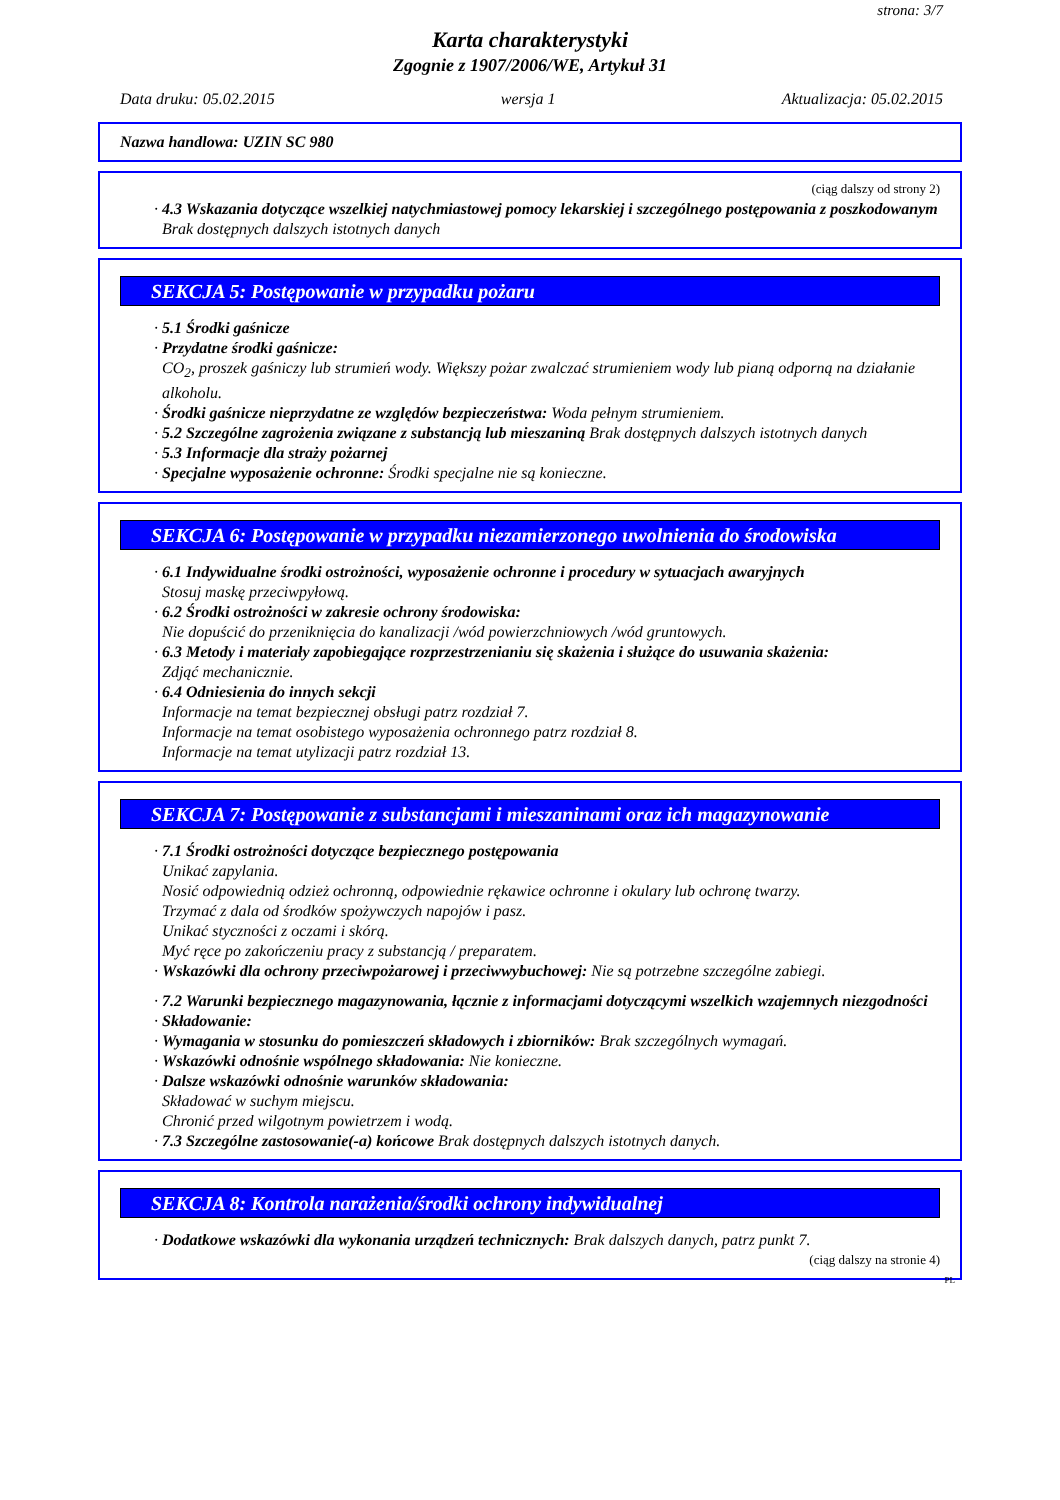strona: 3/7
Karta charakterystyki
Zgognie z 1907/2006/WE, Artykuł 31
Data druku: 05.02.2015 wersja 1 Aktualizacja: 05.02.2015
Nazwa handlowa: UZIN SC 980
(ciąg dalszy od strony 2)
· 4.3 Wskazania dotyczące wszelkiej natychmiastowej pomocy lekarskiej i szczególnego postępowania z poszkodowanym
Brak dostępnych dalszych istotnych danych
SEKCJA 5: Postępowanie w przypadku pożaru
· 5.1 Środki gaśnicze
· Przydatne środki gaśnicze:
CO<sub>2</sub>, proszek gaśniczy lub strumień wody. Większy pożar zwalczać strumieniem wody lub pianą odporną na działanie alkoholu.
· Środki gaśnicze nieprzydatne ze względów bezpieczeństwa: Woda pełnym strumieniem.
· 5.2 Szczególne zagrożenia związane z substancją lub mieszaniną Brak dostępnych dalszych istotnych danych
· 5.3 Informacje dla straży pożarnej
· Specjalne wyposażenie ochronne: Środki specjalne nie są konieczne.
SEKCJA 6: Postępowanie w przypadku niezamierzonego uwolnienia do środowiska
· 6.1 Indywidualne środki ostrożności, wyposażenie ochronne i procedury w sytuacjach awaryjnych
Stosuj maskę przeciwpyłową.
· 6.2 Środki ostrożności w zakresie ochrony środowiska:
Nie dopuścić do przeniknięcia do kanalizacji /wód powierzchniowych /wód gruntowych.
· 6.3 Metody i materiały zapobiegające rozprzestrzenianiu się skażenia i służące do usuwania skażenia:
Zdjąć mechanicznie.
· 6.4 Odniesienia do innych sekcji
Informacje na temat bezpiecznej obsługi patrz rozdział 7.
Informacje na temat osobistego wyposażenia ochronnego patrz rozdział 8.
Informacje na temat utylizacji patrz rozdział 13.
SEKCJA 7: Postępowanie z substancjami i mieszaninami oraz ich magazynowanie
· 7.1 Środki ostrożności dotyczące bezpiecznego postępowania
Unikać zapylania.
Nosić odpowiednią odzież ochronną, odpowiednie rękawice ochronne i okulary lub ochronę twarzy.
Trzymać z dala od środków spożywczych napojów i pasz.
Unikać styczności z oczami i skórą.
Myć ręce po zakończeniu pracy z substancją / preparatem.
· Wskazówki dla ochrony przeciwpożarowej i przeciwwybuchowej: Nie są potrzebne szczególne zabiegi.
· 7.2 Warunki bezpiecznego magazynowania, łącznie z informacjami dotyczącymi wszelkich wzajemnych niezgodności
· Składowanie:
· Wymagania w stosunku do pomieszczeń składowych i zbiorników: Brak szczególnych wymagań.
· Wskazówki odnośnie wspólnego składowania: Nie konieczne.
· Dalsze wskazówki odnośnie warunków składowania:
Składować w suchym miejscu.
Chronić przed wilgotnym powietrzem i wodą.
· 7.3 Szczególne zastosowanie(-a) końcowe Brak dostępnych dalszych istotnych danych.
SEKCJA 8: Kontrola narażenia/środki ochrony indywidualnej
· Dodatkowe wskazówki dla wykonania urządzeń technicznych: Brak dalszych danych, patrz punkt 7.
(ciąg dalszy na stronie 4)
PL